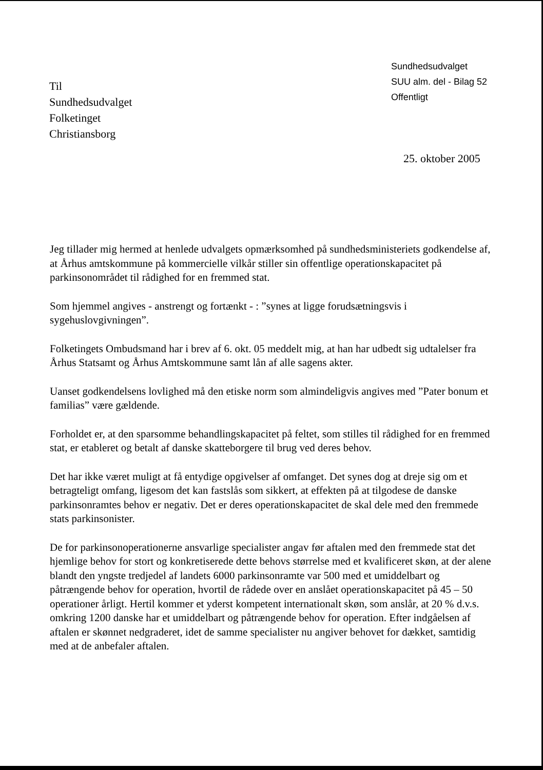Sundhedsudvalget
SUU alm. del - Bilag 52
Offentligt
Til
Sundhedsudvalget
Folketinget
Christiansborg
25. oktober 2005
Jeg tillader mig hermed at henlede udvalgets opmærksomhed på sundhedsministeriets godkendelse af, at Århus amtskommune på kommercielle vilkår stiller sin offentlige operationskapacitet på parkinsonområdet til rådighed for en fremmed stat.
Som hjemmel angives - anstrengt og fortænkt - : ”synes at ligge forudsætningsvis i sygehuslovgivningen”.
Folketingets Ombudsmand har i brev af 6. okt. 05 meddelt mig, at han har udbedt sig udtalelser fra Århus Statsamt og Århus Amtskommune samt lån af alle sagens akter.
Uanset godkendelsens lovlighed må den etiske norm som almindeligvis angives med ”Pater bonum et familias” være gældende.
Forholdet er, at den sparsomme behandlingskapacitet på feltet, som stilles til rådighed for en fremmed stat, er etableret og betalt af danske skatteborgere til brug ved deres behov.
Det har ikke været muligt at få entydige opgivelser af omfanget. Det synes dog at dreje sig om et betragteligt omfang, ligesom det kan fastslås som sikkert, at effekten på at tilgodese de danske parkinsonramtes behov er negativ. Det er deres operationskapacitet de skal dele med den fremmede stats parkinsonister.
De for parkinsonoperationerne ansvarlige specialister angav før aftalen med den fremmede stat det hjemlige behov for stort og konkretiserede dette behovs størrelse med et kvalificeret skøn, at der alene blandt den yngste tredjedel af landets 6000 parkinsonramte var 500 med et umiddelbart og påtrængende behov for operation, hvortil de rådede over en anslået operationskapacitet på 45 – 50 operationer årligt. Hertil kommer et yderst kompetent internationalt skøn, som anslår, at 20 % d.v.s. omkring 1200 danske har et umiddelbart og påtrængende behov for operation. Efter indgåelsen af aftalen er skønnet nedgraderet, idet de samme specialister nu angiver behovet for dækket, samtidig med at de anbefaler aftalen.